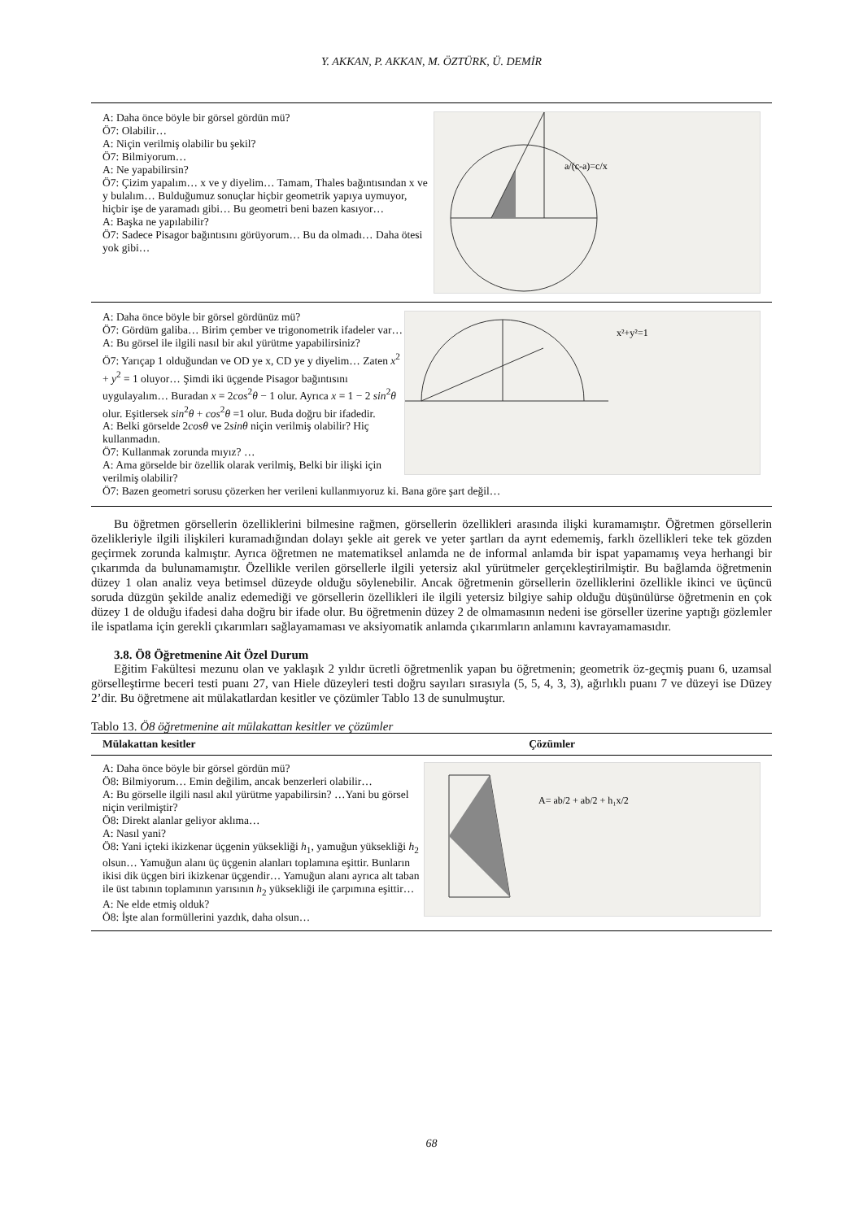Y. AKKAN, P. AKKAN, M. ÖZTÜRK, Ü. DEMİR
a/(c-a)=c/x
A: Daha önce böyle bir görsel gördün mü?
Ö7: Olabilir…
A: Niçin verilmiş olabilir bu şekil?
Ö7: Bilmiyorum…
A: Ne yapabilirsin?
Ö7: Çizim yapalım… x ve y diyelim… Tamam, Thales bağıntısından x ve y bulalım… Bulduğumuz sonuçlar hiçbir geometrik yapıya uymuyor, hiçbir işe de yaramadı gibi… Bu geometri beni bazen kasıyor…
A: Başka ne yapılabilir?
Ö7: Sadece Pisagor bağıntısını görüyorum… Bu da olmadı… Daha ötesi yok gibi…
x²+y²=1
A: Daha önce böyle bir görsel gördünüz mü?
Ö7: Gördüm galiba… Birim çember ve trigonometrik ifadeler var…
A: Bu görsel ile ilgili nasıl bir akıl yürütme yapabilirsiniz?
Ö7: Yarıçap 1 olduğundan ve OD ye x, CD ye y diyelim… Zaten x<sup>2</sup> + y<sup>2</sup> = 1 oluyor… Şimdi iki üçgende Pisagor bağıntısını uygulayalım… Buradan x = 2cos<sup>2</sup>θ − 1 olur. Ayrıca x = 1 − 2 sin<sup>2</sup>θ olur. Eşitlersek sin<sup>2</sup>θ + cos<sup>2</sup>θ =1 olur. Buda doğru bir ifadedir.
A: Belki görselde 2cosθ ve 2sinθ niçin verilmiş olabilir? Hiç kullanmadın.
Ö7: Kullanmak zorunda mıyız? …
A: Ama görselde bir özellik olarak verilmiş, Belki bir ilişki için verilmiş olabilir?
Ö7: Bazen geometri sorusu çözerken her verileni kullanmıyoruz ki. Bana göre şart değil…
Bu öğretmen görsellerin özelliklerini bilmesine rağmen, görsellerin özellikleri arasında ilişki kuramamıştır. Öğretmen görsellerin özelikleriyle ilgili ilişkileri kuramadığından dolayı şekle ait gerek ve yeter şartları da ayrıt edememiş, farklı özellikleri teke tek gözden geçirmek zorunda kalmıştır. Ayrıca öğretmen ne matematiksel anlamda ne de informal anlamda bir ispat yapamamış veya herhangi bir çıkarımda da bulunamamıştır. Özellikle verilen görsellerle ilgili yetersiz akıl yürütmeler gerçekleştirilmiştir. Bu bağlamda öğretmenin düzey 1 olan analiz veya betimsel düzeyde olduğu söylenebilir. Ancak öğretmenin görsellerin özelliklerini özellikle ikinci ve üçüncü soruda düzgün şekilde analiz edemediği ve görsellerin özellikleri ile ilgili yetersiz bilgiye sahip olduğu düşünülürse öğretmenin en çok düzey 1 de olduğu ifadesi daha doğru bir ifade olur. Bu öğretmenin düzey 2 de olmamasının nedeni ise görseller üzerine yaptığı gözlemler ile ispatlama için gerekli çıkarımları sağlayamaması ve aksiyomatik anlamda çıkarımların anlamını kavrayamamasıdır.
3.8. Ö8 Öğretmenine Ait Özel Durum
Eğitim Fakültesi mezunu olan ve yaklaşık 2 yıldır ücretli öğretmenlik yapan bu öğretmenin; geometrik öz-geçmiş puanı 6, uzamsal görselleştirme beceri testi puanı 27, van Hiele düzeyleri testi doğru sayıları sırasıyla (5, 5, 4, 3, 3), ağırlıklı puanı 7 ve düzeyi ise Düzey 2’dir. Bu öğretmene ait mülakatlardan kesitler ve çözümler Tablo 13 de sunulmuştur.
Tablo 13. Ö8 öğretmenine ait mülakattan kesitler ve çözümler
| Mülakattan kesitler | Çözümler |
| --- | --- |
| A= ab/2 + ab/2 + h₁x/2 A: Daha önce böyle bir görsel gördün mü? Ö8: Bilmiyorum… Emin değilim, ancak benzerleri olabilir… A: Bu görselle ilgili nasıl akıl yürütme yapabilirsin? …Yani bu görsel niçin verilmiştir? Ö8: Direkt alanlar geliyor aklıma… A: Nasıl yani? Ö8: Yani içteki ikizkenar üçgenin yüksekliği h<sub>1</sub>, yamuğun yüksekliği h<sub>2</sub> olsun… Yamuğun alanı üç üçgenin alanları toplamına eşittir. Bunların ikisi dik üçgen biri ikizkenar üçgendir… Yamuğun alanı ayrıca alt taban ile üst tabının toplamının yarısının h<sub>2</sub> yüksekliği ile çarpımına eşittir… A: Ne elde etmiş olduk? Ö8: İşte alan formüllerini yazdık, daha olsun… | |
68